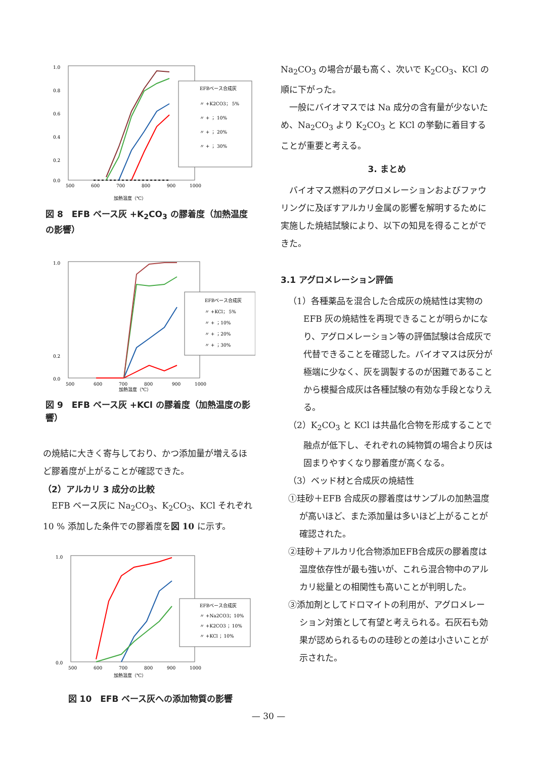1.0
0.8
0.6
0.4
0.2
0.0
500
600
700
800
900
1000
加熱温度（℃）
EFBベース合成灰
〃 +K2CO3； 5%
〃 + ； 10%
〃 + ； 20%
〃 + ； 30%
図 8　EFB ベース灰 +K<sub>2</sub>CO<sub>3</sub> の膠着度（加熱温度の影響）
1.0
0.2
0.0
500
600
700
800
900
1000
加熱温度（℃）
EFBベース合成灰
〃 +KCl； 5%
〃 + ；10%
〃 + ；20%
〃 + ；30%
図 9　EFB ベース灰 +KCl の膠着度（加熱温度の影響）
の焼結に大きく寄与しており、かつ添加量が増えるほど膠着度が上がることが確認できた。
（2）アルカリ 3 成分の比較
　EFB ベース灰に Na<sub>2</sub>CO<sub>3</sub>、K<sub>2</sub>CO<sub>3</sub>、KCl それぞれ 10 % 添加した条件での膠着度を図 10 に示す。
1.0
0.0
500
600
700
800
900
1000
加熱温度（℃）
EFBベース合成灰
〃 +Na2CO3；10%
〃 +K2CO3 ；10%
〃 +KCl ；10%
図 10　EFB ベース灰への添加物質の影響
Na<sub>2</sub>CO<sub>3</sub> の場合が最も高く、次いで K<sub>2</sub>CO<sub>3</sub>、KCl の順に下がった。
　一般にバイオマスでは Na 成分の含有量が少ないため、Na<sub>2</sub>CO<sub>3</sub> より K<sub>2</sub>CO<sub>3</sub> と KCl の挙動に着目することが重要と考える。
3. まとめ
　バイオマス燃料のアグロメレーションおよびファウリングに及ぼすアルカリ金属の影響を解明するために実施した焼結試験により、以下の知見を得ることができた。
3.1 アグロメレーション評価
（1）各種薬品を混合した合成灰の焼結性は実物の EFB 灰の焼結性を再現できることが明らかになり、アグロメレーション等の評価試験は合成灰で代替できることを確認した。バイオマスは灰分が極端に少なく、灰を調製するのが困難であることから模擬合成灰は各種試験の有効な手段となりえる。
（2）K<sub>2</sub>CO<sub>3</sub> と KCl は共晶化合物を形成することで融点が低下し、それぞれの純物質の場合より灰は固まりやすくなり膠着度が高くなる。
（3）ベッド材と合成灰の焼結性
①珪砂＋EFB 合成灰の膠着度はサンプルの加熱温度が高いほど、また添加量は多いほど上がることが確認された。
②珪砂＋アルカリ化合物添加EFB合成灰の膠着度は温度依存性が最も強いが、これら混合物中のアルカリ総量との相関性も高いことが判明した。
③添加剤としてドロマイトの利用が、アグロメレーション対策として有望と考えられる。石灰石も効果が認められるものの珪砂との差は小さいことが示された。
— 30 —